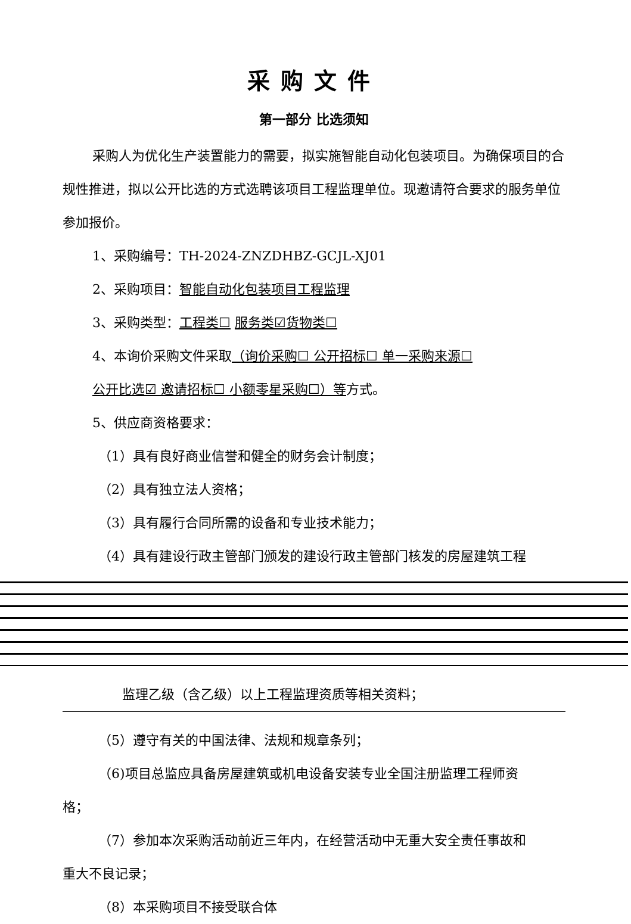采购文件
第一部分 比选须知
采购人为优化生产装置能力的需要，拟实施智能自动化包装项目。为确保项目的合规性推进，拟以公开比选的方式选聘该项目工程监理单位。现邀请符合要求的服务单位参加报价。
1、采购编号：TH-2024-ZNZDHBZ-GCJL-XJ01
2、采购项目：智能自动化包装项目工程监理
3、采购类型：工程类☐ 服务类☑货物类☐
4、本询价采购文件采取（询价采购☐ 公开招标☐ 单一采购来源☐
公开比选☑ 邀请招标☐ 小额零星采购☐）等方式。
5、供应商资格要求：
（1）具有良好商业信誉和健全的财务会计制度；
（2）具有独立法人资格；
（3）具有履行合同所需的设备和专业技术能力；
（4）具有建设行政主管部门颁发的建设行政主管部门核发的房屋建筑工程
监理乙级（含乙级）以上工程监理资质等相关资料；
（5）遵守有关的中国法律、法规和规章条列；
（6)项目总监应具备房屋建筑或机电设备安装专业全国注册监理工程师资
格；
（7）参加本次采购活动前近三年内，在经营活动中无重大安全责任事故和
重大不良记录；
（8）本采购项目不接受联合体